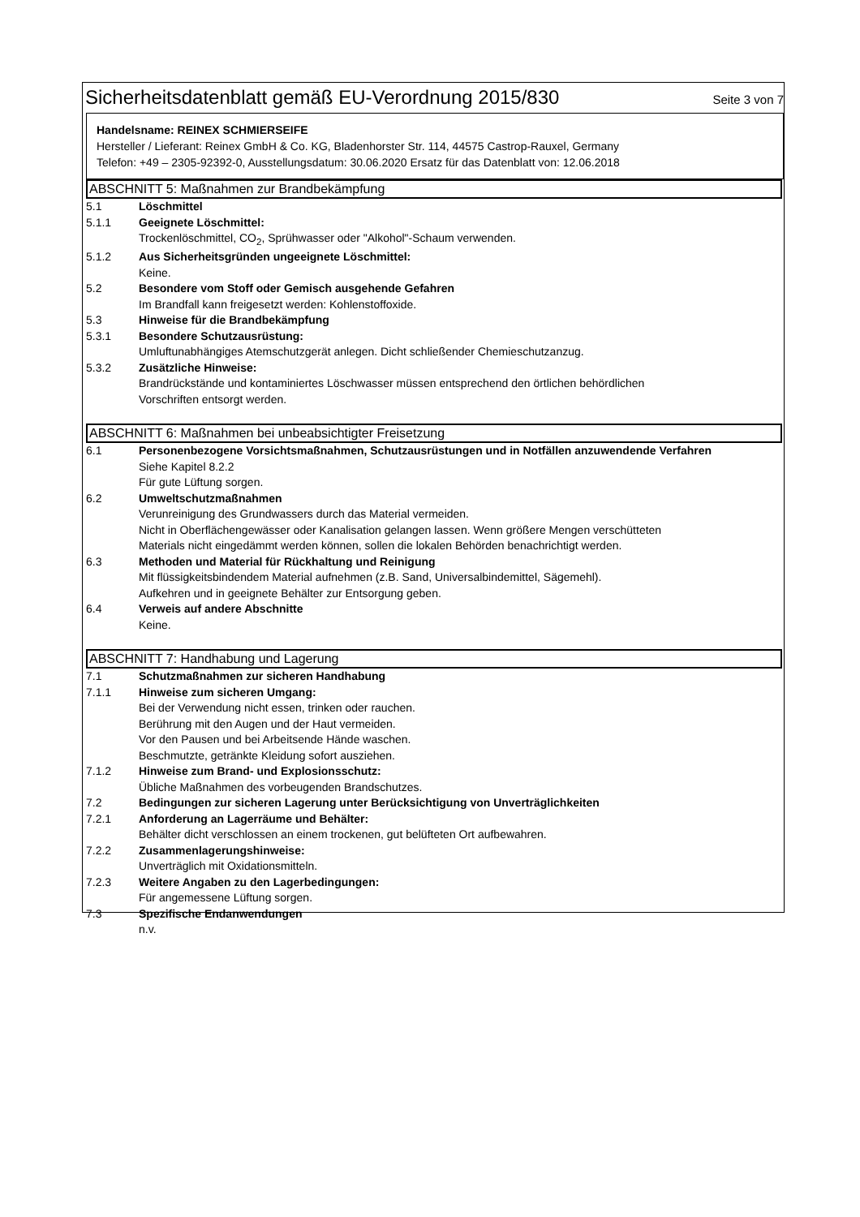Sicherheitsdatenblatt gemäß EU-Verordnung 2015/830
Seite 3 von 7
Handelsname: REINEX SCHMIERSEIFE
Hersteller / Lieferant: Reinex GmbH & Co. KG, Bladenhorster Str. 114, 44575 Castrop-Rauxel, Germany
Telefon: +49 – 2305-92392-0, Ausstellungsdatum: 30.06.2020 Ersatz für das Datenblatt von: 12.06.2018
ABSCHNITT 5: Maßnahmen zur Brandbekämpfung
5.1 Löschmittel
5.1.1 Geeignete Löschmittel:
Trockenlöschmittel, CO<sub>2</sub>, Sprühwasser oder "Alkohol"-Schaum verwenden.
5.1.2 Aus Sicherheitsgründen ungeeignete Löschmittel:
Keine.
5.2 Besondere vom Stoff oder Gemisch ausgehende Gefahren
Im Brandfall kann freigesetzt werden: Kohlenstoffoxide.
5.3 Hinweise für die Brandbekämpfung
5.3.1 Besondere Schutzausrüstung:
Umluftunabhängiges Atemschutzgerät anlegen. Dicht schließender Chemieschutzanzug.
5.3.2 Zusätzliche Hinweise:
Brandrückstände und kontaminiertes Löschwasser müssen entsprechend den örtlichen behördlichen
Vorschriften entsorgt werden.
ABSCHNITT 6: Maßnahmen bei unbeabsichtigter Freisetzung
6.1 Personenbezogene Vorsichtsmaßnahmen, Schutzausrüstungen und in Notfällen anzuwendende Verfahren
Siehe Kapitel 8.2.2
Für gute Lüftung sorgen.
6.2 Umweltschutzmaßnahmen
Verunreinigung des Grundwassers durch das Material vermeiden.
Nicht in Oberflächengewässer oder Kanalisation gelangen lassen. Wenn größere Mengen verschütteten
Materials nicht eingedämmt werden können, sollen die lokalen Behörden benachrichtigt werden.
6.3 Methoden und Material für Rückhaltung und Reinigung
Mit flüssigkeitsbindendem Material aufnehmen (z.B. Sand, Universalbindemittel, Sägemehl).
Aufkehren und in geeignete Behälter zur Entsorgung geben.
6.4 Verweis auf andere Abschnitte
Keine.
ABSCHNITT 7: Handhabung und Lagerung
7.1 Schutzmaßnahmen zur sicheren Handhabung
7.1.1 Hinweise zum sicheren Umgang:
Bei der Verwendung nicht essen, trinken oder rauchen.
Berührung mit den Augen und der Haut vermeiden.
Vor den Pausen und bei Arbeitsende Hände waschen.
Beschmutzte, getränkte Kleidung sofort ausziehen.
7.1.2 Hinweise zum Brand- und Explosionsschutz:
Übliche Maßnahmen des vorbeugenden Brandschutzes.
7.2 Bedingungen zur sicheren Lagerung unter Berücksichtigung von Unverträglichkeiten
7.2.1 Anforderung an Lagerräume und Behälter:
Behälter dicht verschlossen an einem trockenen, gut belüfteten Ort aufbewahren.
7.2.2 Zusammenlagerungshinweise:
Unverträglich mit Oxidationsmitteln.
7.2.3 Weitere Angaben zu den Lagerbedingungen:
Für angemessene Lüftung sorgen.
7.3 Spezifische Endanwendungen
n.v.